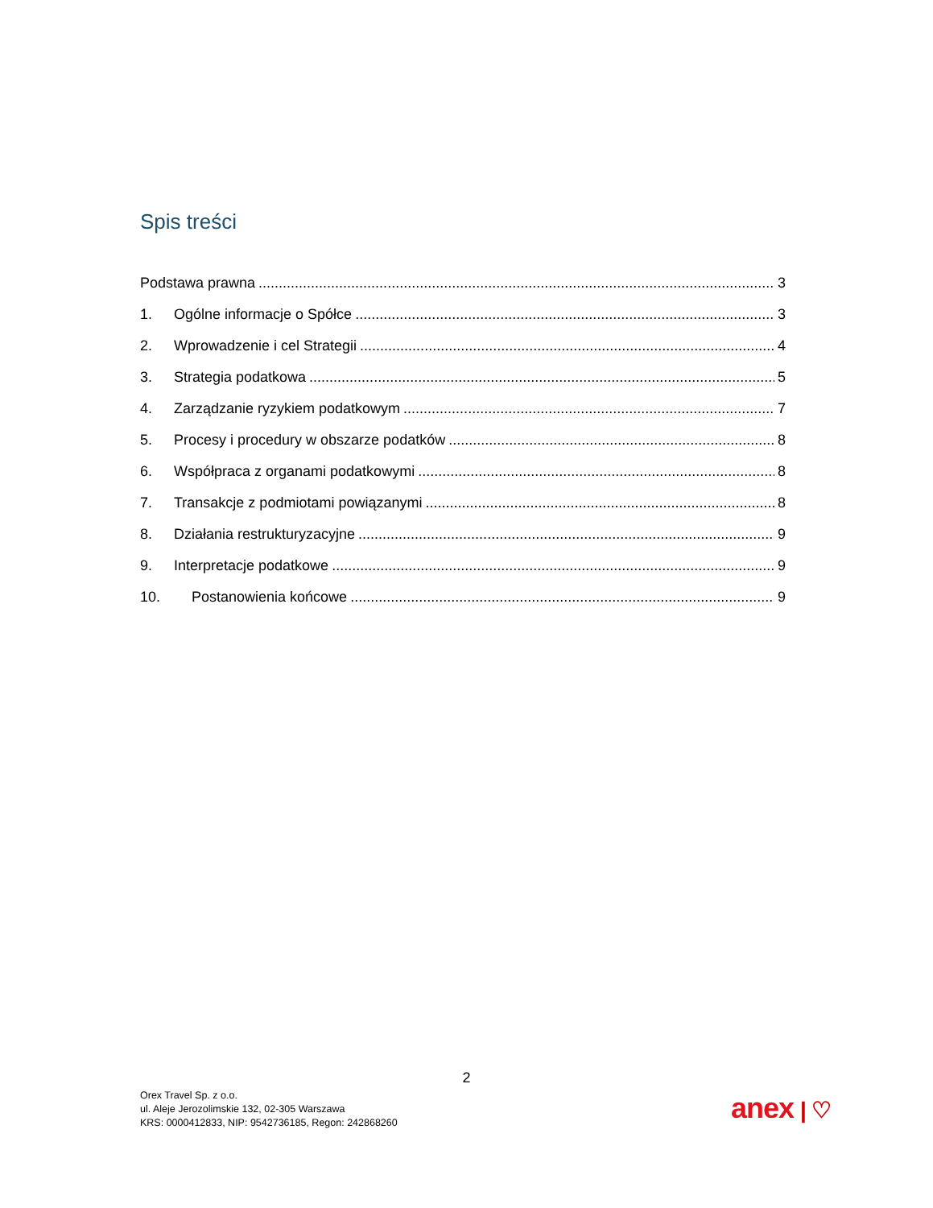Spis treści
Podstawa prawna 3
1. Ogólne informacje o Spółce 3
2. Wprowadzenie i cel Strategii 4
3. Strategia podatkowa 5
4. Zarządzanie ryzykiem podatkowym 7
5. Procesy i procedury w obszarze podatków 8
6. Współpraca z organami podatkowymi 8
7. Transakcje z podmiotami powiązanymi 8
8. Działania restrukturyzacyjne 9
9. Interpretacje podatkowe 9
10. Postanowienia końcowe 9
2
Orex Travel Sp. z o.o.
ul. Aleje Jerozolimskie 132, 02-305 Warszawa
KRS: 0000412833, NIP: 9542736185, Regon: 242868260
anex | ♡